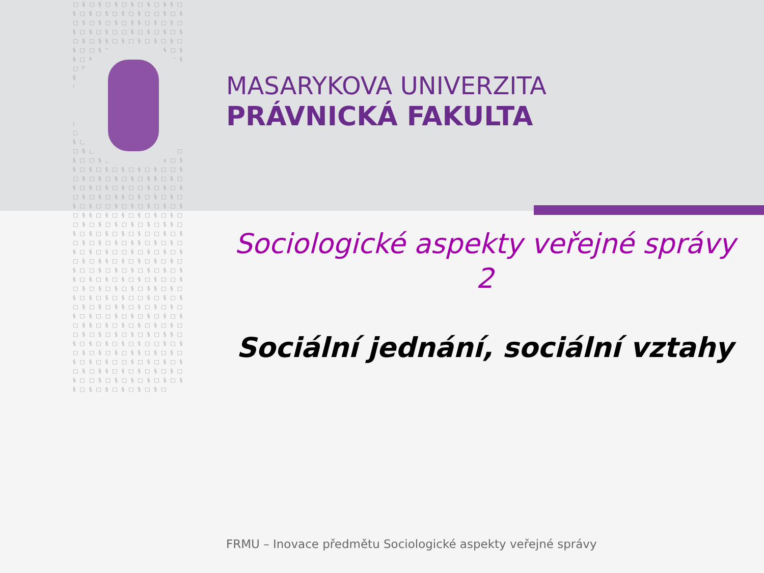□§□§□§□§□§□§§□§□§□§□§□§□□§□§□§□§□§□§§□§□§□§□§□§□□§□§□§□§□§□§§□§□§□§□§□§□□§□§□§□§□§□§§□§□§□§□§□§□□§□§□§□§□§□§§□§□§□§□§□§□□§□§□§□§□§□§§□§□§□§□§□§□□§□§□§□§□§□§§□§□§□§□§□§□□§□§□§□§□§□§§□§□§□§□§□§□□§□§□§□§□§□§§□§□§□§□§□§□□§□§□§□§□§□§§□§□§□§□§□§□□§□§□§□§□§□§§□§□§□§□§□§□□§□§□§□§□§□§§□§□§□§□§□§□□§□§□§□§□§□§§□§□§□§□§□§□□§□§□§□§□§□§§□§□§□§□§□§□□§□§□§□§□§□§§□§□§□§□§□§□□§□§□§□§□§□§§□§□§□§□§□§□□§□§□§□§□§□§§□§□§□§□§□§□□§□§□§□§□§□§§□§□§□§□§□§□□§□§□§□§□§□§§□§□§□§□§□§□□§□§□§□§□§□§§□§□§□§□§□§□□§□§□§□§□§□§§□§□§□§□§□§□□§□§□§□§□§□§§□§□§□§□§□§□□§□§□§□§□§□§§□§□§□§□§□§□□§□§□§□§□§□§§□§□§□§□§□§□□§□§□§□§□§□§§□§□§□§□§□§□
MASARYKOVA UNIVERZITA
PRÁVNICKÁ FAKULTA
Sociologické aspekty veřejné správy
2
Sociální jednání, sociální vztahy
FRMU – Inovace předmětu Sociologické aspekty veřejné správy